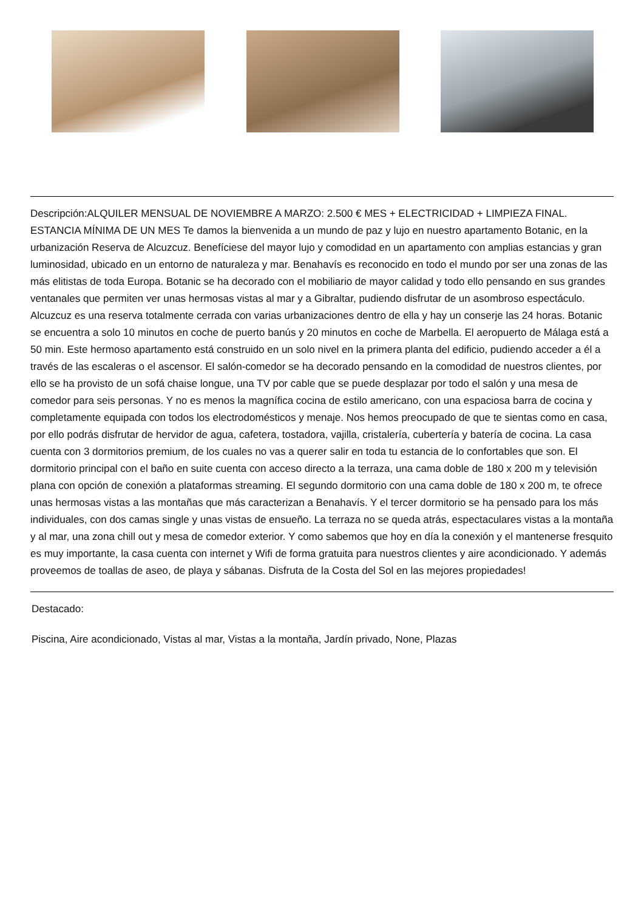Descripción:ALQUILER MENSUAL DE NOVIEMBRE A MARZO: 2.500 € MES + ELECTRICIDAD + LIMPIEZA FINAL. ESTANCIA MÍNIMA DE UN MES Te damos la bienvenida a un mundo de paz y lujo en nuestro apartamento Botanic, en la urbanización Reserva de Alcuzcuz. Benefíciese del mayor lujo y comodidad en un apartamento con amplias estancias y gran luminosidad, ubicado en un entorno de naturaleza y mar. Benahavís es reconocido en todo el mundo por ser una zonas de las más elitistas de toda Europa. Botanic se ha decorado con el mobiliario de mayor calidad y todo ello pensando en sus grandes ventanales que permiten ver unas hermosas vistas al mar y a Gibraltar, pudiendo disfrutar de un asombroso espectáculo. Alcuzcuz es una reserva totalmente cerrada con varias urbanizaciones dentro de ella y hay un conserje las 24 horas. Botanic se encuentra a solo 10 minutos en coche de puerto banús y 20 minutos en coche de Marbella. El aeropuerto de Málaga está a 50 min. Este hermoso apartamento está construido en un solo nivel en la primera planta del edificio, pudiendo acceder a él a través de las escaleras o el ascensor. El salón-comedor se ha decorado pensando en la comodidad de nuestros clientes, por ello se ha provisto de un sofá chaise longue, una TV por cable que se puede desplazar por todo el salón y una mesa de comedor para seis personas. Y no es menos la magnífica cocina de estilo americano, con una espaciosa barra de cocina y completamente equipada con todos los electrodomésticos y menaje. Nos hemos preocupado de que te sientas como en casa, por ello podrás disfrutar de hervidor de agua, cafetera, tostadora, vajilla, cristalería, cubertería y batería de cocina. La casa cuenta con 3 dormitorios premium, de los cuales no vas a querer salir en toda tu estancia de lo confortables que son. El dormitorio principal con el baño en suite cuenta con acceso directo a la terraza, una cama doble de 180 x 200 m y televisión plana con opción de conexión a plataformas streaming. El segundo dormitorio con una cama doble de 180 x 200 m, te ofrece unas hermosas vistas a las montañas que más caracterizan a Benahavís. Y el tercer dormitorio se ha pensado para los más individuales, con dos camas single y unas vistas de ensueño. La terraza no se queda atrás, espectaculares vistas a la montaña y al mar, una zona chill out y mesa de comedor exterior. Y como sabemos que hoy en día la conexión y el mantenerse fresquito es muy importante, la casa cuenta con internet y Wifi de forma gratuita para nuestros clientes y aire acondicionado. Y además proveemos de toallas de aseo, de playa y sábanas. Disfruta de la Costa del Sol en las mejores propiedades!
Destacado:
Piscina, Aire acondicionado, Vistas al mar, Vistas a la montaña, Jardín privado, None, Plazas